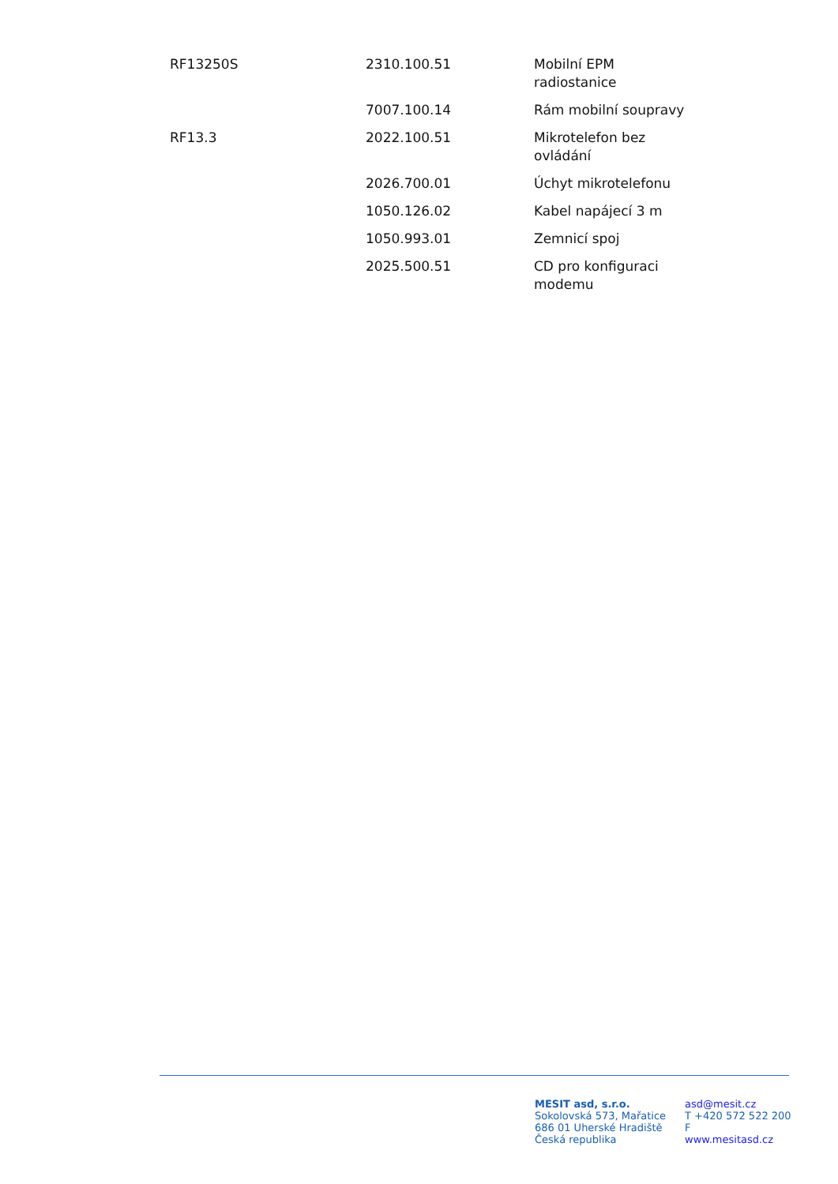| RF13250S | 2310.100.51 | Mobilní EPM radiostanice |
| | 7007.100.14 | Rám mobilní soupravy |
| RF13.3 | 2022.100.51 | Mikrotelefon bez ovládání |
| | 2026.700.01 | Úchyt mikrotelefonu |
| | 1050.126.02 | Kabel napájecí 3 m |
| | 1050.993.01 | Zemnicí spoj |
| | 2025.500.51 | CD pro konfiguraci modemu |
MESIT asd, s.r.o.
Sokolovská 573, Mařatice
686 01 Uherské Hradiště
Česká republika
asd@mesit.cz
T +420 572 522 200
F
www.mesitasd.cz